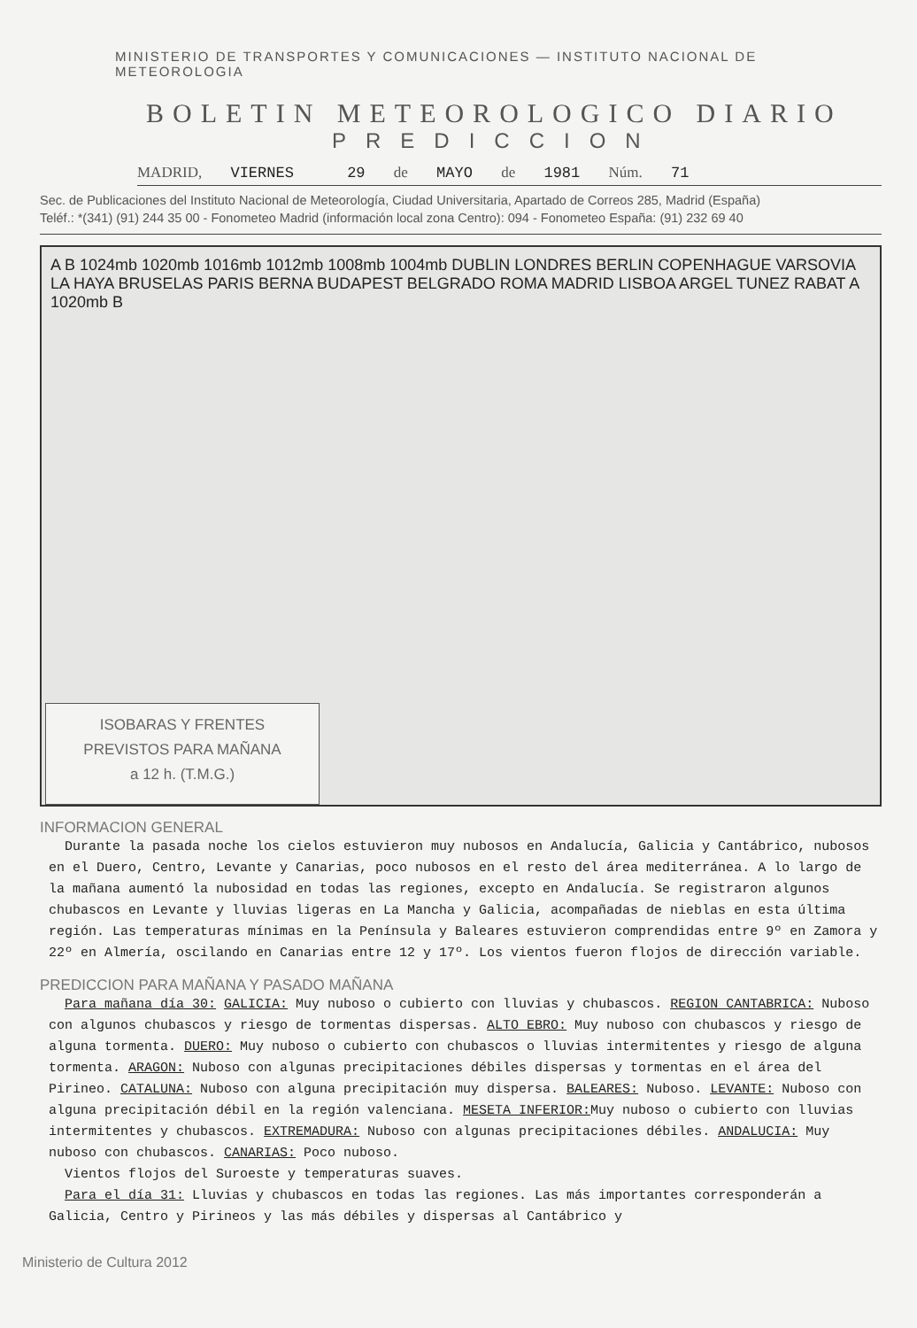MINISTERIO DE TRANSPORTES Y COMUNICACIONES — INSTITUTO NACIONAL DE METEOROLOGIA
BOLETIN METEOROLOGICO DIARIO
PREDICCION
MADRID, VIERNES 29 de MAYO de 1981 Núm. 71
Sec. de Publicaciones del Instituto Nacional de Meteorología, Ciudad Universitaria, Apartado de Correos 285, Madrid (España)
Teléf.: *(341) (91) 244 35 00 - Fonometeo Madrid (información local zona Centro): 094 - Fonometeo España: (91) 232 69 40
A B 1024mb 1020mb 1016mb 1012mb 1008mb 1004mb DUBLIN LONDRES BERLIN COPENHAGUE VARSOVIA LA HAYA BRUSELAS PARIS BERNA BUDAPEST BELGRADO ROMA MADRID LISBOA ARGEL TUNEZ RABAT A 1020mb B
ISOBARAS Y FRENTES
PREVISTOS PARA MAÑANA
a 12 h. (T.M.G.)
INFORMACION GENERAL
Durante la pasada noche los cielos estuvieron muy nubosos en Andalucía, Galicia y Cantábrico, nubosos en el Duero, Centro, Levante y Canarias, poco nubosos en el resto del área mediterránea. A lo largo de la mañana aumentó la nubosidad en todas las regiones, excepto en Andalucía. Se registraron algunos chubascos en Levante y lluvias ligeras en La Mancha y Galicia, acompañadas de nieblas en esta última región. Las temperaturas mínimas en la Península y Baleares estuvieron comprendidas entre 9º en Zamora y 22º en Almería, oscilando en Canarias entre 12 y 17º. Los vientos fueron flojos de dirección variable.
PREDICCION PARA MAÑANA Y PASADO MAÑANA
Para mañana día 30: GALICIA: Muy nuboso o cubierto con lluvias y chubascos. REGION CANTABRICA: Nuboso con algunos chubascos y riesgo de tormentas dispersas. ALTO EBRO: Muy nuboso con chubascos y riesgo de alguna tormenta. DUERO: Muy nuboso o cubierto con chubascos o lluvias intermitentes y riesgo de alguna tormenta. ARAGON: Nuboso con algunas precipitaciones débiles dispersas y tormentas en el área del Pirineo. CATALUNA: Nuboso con alguna precipitación muy dispersa. BALEARES: Nuboso. LEVANTE: Nuboso con alguna precipitación débil en la región valenciana. MESETA INFERIOR: Muy nuboso o cubierto con lluvias intermitentes y chubascos. EXTREMADURA: Nuboso con algunas precipitaciones débiles. ANDALUCIA: Muy nuboso con chubascos. CANARIAS: Poco nuboso.
Vientos flojos del Suroeste y temperaturas suaves.
Para el día 31: Lluvias y chubascos en todas las regiones. Las más importantes corresponderán a Galicia, Centro y Pirineos y las más débiles y dispersas al Cantábrico y
Ministerio de Cultura 2012